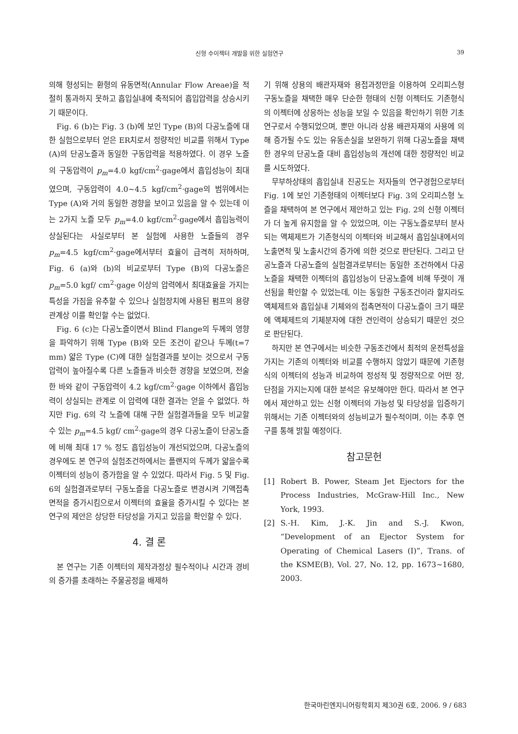신형 수이젝터 개발을 위한 실험연구 39
의해 형성되는 환형의 유동면적(Annular Flow Areae)을 적절히 통과하지 못하고 흡입실내에 축적되어 흡입압력을 상승시키기 때문이다.
Fig. 6 (b)는 Fig. 3 (b)에 보인 Type (B)의 다공노즐에 대한 실험으로부터 얻은 ER치로서 정량적인 비교를 위해서 Type (A)의 단공노즐과 동일한 구동압력을 적용하였다. 이 경우 노즐의 구동압력이 p<sub>m</sub>=4.0 kgf/cm<sup>2</sup>·gage에서 흡입성능이 최대였으며, 구동압력이 4.0~4.5 kgf/cm<sup>2</sup>·gage의 범위에서는 Type (A)와 거의 동일한 경향을 보이고 있음을 알 수 있는데 이는 2가지 노즐 모두 p<sub>m</sub>=4.0 kgf/cm<sup>2</sup>·gage에서 흡입능력이 상실된다는 사실로부터 본 실험에 사용한 노즐들의 경우 p<sub>m</sub>=4.5 kgf/cm<sup>2</sup>·gage에서부터 효율이 급격히 저하하며, Fig. 6 (a)와 (b)의 비교로부터 Type (B)의 다공노즐은 p<sub>m</sub>=5.0 kgf/ cm<sup>2</sup>·gage 이상의 압력에서 최대효율을 가지는 특성을 가짐을 유추할 수 있으나 실험장치에 사용된 펌프의 용량관계상 이를 확인할 수는 없었다.
Fig. 6 (c)는 다공노즐이면서 Blind Flange의 두께의 영향을 파악하기 위해 Type (B)와 모든 조건이 같으나 두께(t=7 mm) 얇은 Type (C)에 대한 실험결과를 보이는 것으로서 구동압력이 높아질수록 다른 노즐들과 비슷한 경향을 보였으며, 전술한 바와 같이 구동압력이 4.2 kgf/cm<sup>2</sup>·gage 이하에서 흡입능력이 상실되는 관계로 이 압력에 대한 결과는 얻을 수 없었다. 하지만 Fig. 6의 각 노즐에 대해 구한 실험결과들을 모두 비교할 수 있는 p<sub>m</sub>=4.5 kgf/ cm<sup>2</sup>·gage의 경우 다공노즐이 단공노즐에 비해 최대 17 % 정도 흡입성능이 개선되었으며, 다공노즐의 경우에도 본 연구의 실험조건하에서는 플랜지의 두께가 얇을수록 이젝터의 성능이 증가함을 알 수 있었다. 따라서 Fig. 5 및 Fig. 6의 실험결과로부터 구동노즐을 다공노즐로 변경시켜 기액접촉면적을 증가시킴으로서 이젝터의 효율을 증가시킬 수 있다는 본 연구의 제안은 상당한 타당성을 가지고 있음을 확인할 수 있다.
4. 결 론
본 연구는 기존 이젝터의 제작과정상 필수적이나 시간과 경비의 증가를 초래하는 주물공정을 배제하
기 위해 상용의 배관자재와 용접과정만을 이용하여 오리피스형 구동노즐을 채택한 매우 단순한 형태의 신형 이젝터도 기존형식의 이젝터에 상응하는 성능을 보일 수 있음을 확인하기 위한 기초연구로서 수행되었으며, 뿐만 아니라 상용 배관자재의 사용에 의해 증가될 수도 있는 유동손실을 보완하기 위해 다공노즐을 채택한 경우의 단공노즐 대비 흡입성능의 개선에 대한 정량적인 비교를 시도하였다.
무부하상태의 흡입실내 진공도는 저자들의 연구경험으로부터 Fig. 1에 보인 기존형태의 이젝터보다 Fig. 3의 오리피스형 노즐을 채택하여 본 연구에서 제안하고 있는 Fig. 2의 신형 이젝터가 더 높게 유지함을 알 수 있었으며, 이는 구동노즐로부터 분사되는 액체제트가 기존형식의 이젝터와 비교해서 흡입실내에서의 노출면적 및 노출시간의 증가에 의한 것으로 판단된다. 그리고 단공노즐과 다공노즐의 실험결과로부터는 동일한 조건하에서 다공노즐을 채택한 이젝터의 흡입성능이 단공노즐에 비해 뚜렷이 개선됨을 확인할 수 있었는데, 이는 동일한 구동조건이라 할지라도 액체제트와 흡입실내 기체와의 접촉면적이 다공노즐이 크기 때문에 액체제트의 기체분자에 대한 견인력이 상승되기 때문인 것으로 판단된다.
하지만 본 연구에서는 비슷한 구동조건에서 최적의 운전특성을 가지는 기존의 이젝터와 비교를 수행하지 않았기 때문에 기존형식의 이젝터의 성능과 비교하여 정성적 및 정량적으로 어떤 장, 단점을 가지는지에 대한 분석은 유보해야만 한다. 따라서 본 연구에서 제안하고 있는 신형 이젝터의 가능성 및 타당성을 입증하기 위해서는 기존 이젝터와의 성능비교가 필수적이며, 이는 추후 연구를 통해 밝힐 예정이다.
참고문헌
[1] Robert B. Power, Steam Jet Ejectors for the Process Industries, McGraw-Hill Inc., New York, 1993.
[2] S.-H. Kim, J.-K. Jin and S.-J. Kwon, “Development of an Ejector System for Operating of Chemical Lasers (I)”, Trans. of the KSME(B), Vol. 27, No. 12, pp. 1673~1680, 2003.
한국마린엔지니어링학회지 제30권 6호, 2006. 9 / 683